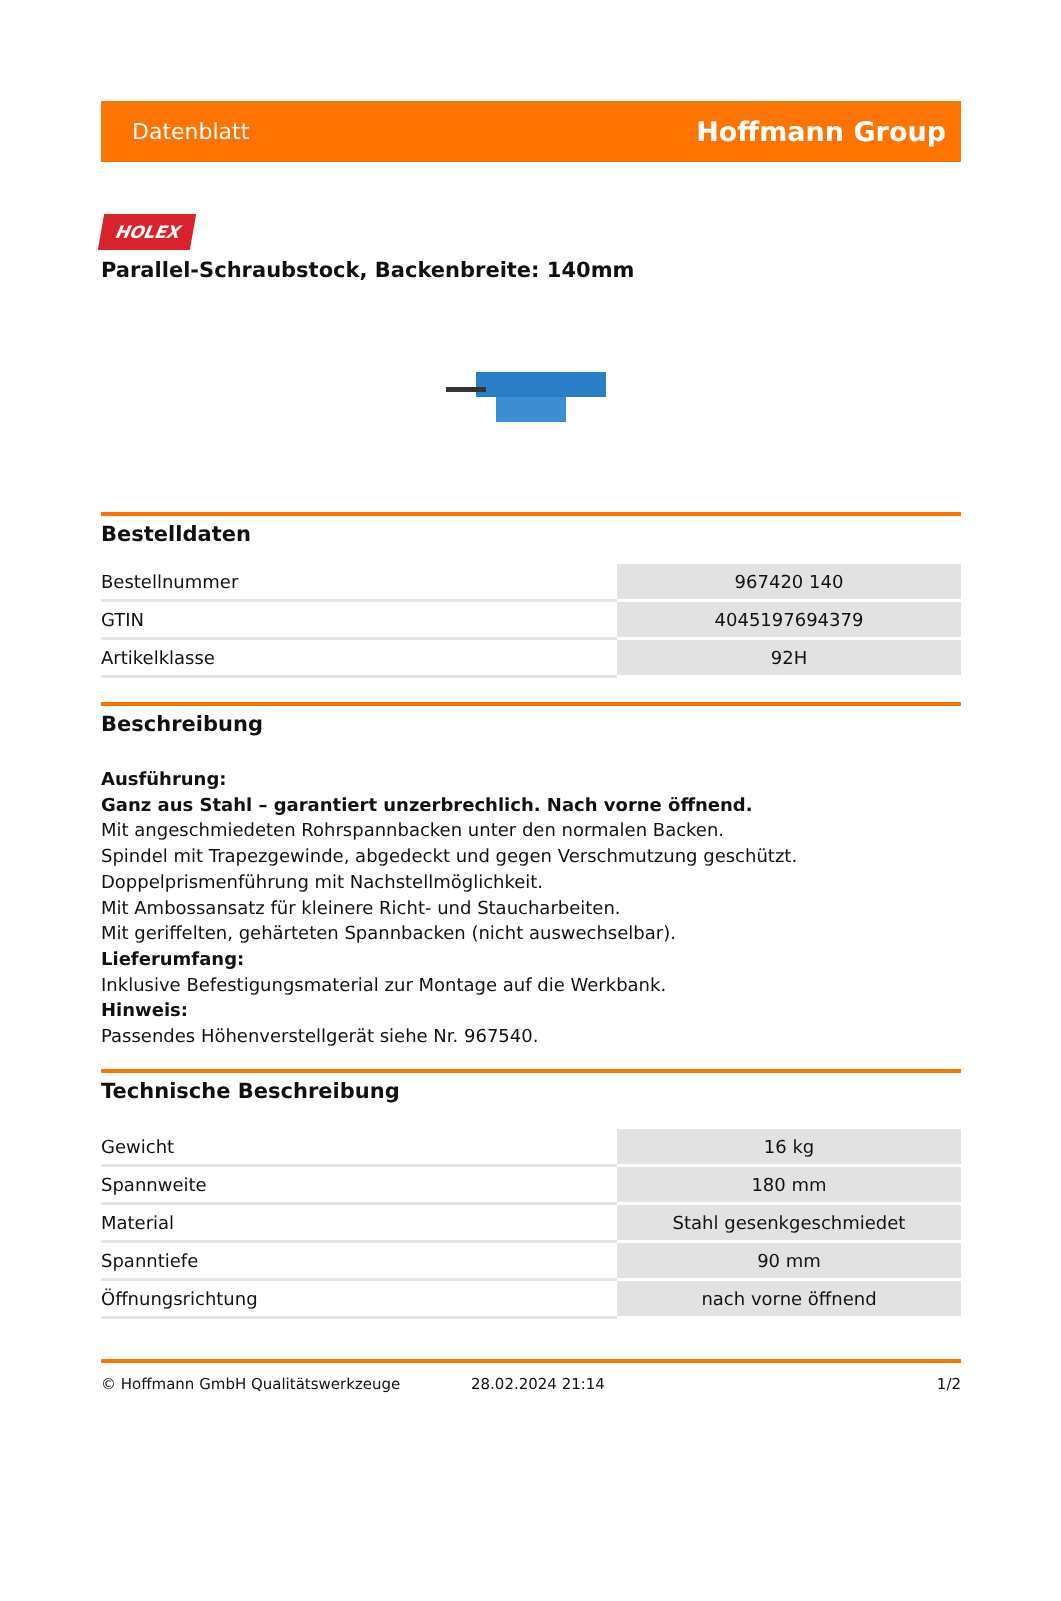Datenblatt Hoffmann Group
HOLEX
Parallel-Schraubstock, Backenbreite: 140mm
Bestelldaten
| Bestellnummer | 967420 140 |
| GTIN | 4045197694379 |
| Artikelklasse | 92H |
Beschreibung
Ausführung:
Ganz aus Stahl – garantiert unzerbrechlich. Nach vorne öffnend.
Mit angeschmiedeten Rohrspannbacken unter den normalen Backen.
Spindel mit Trapezgewinde, abgedeckt und gegen Verschmutzung geschützt.
Doppelprismenführung mit Nachstellmöglichkeit.
Mit Ambossansatz für kleinere Richt- und Staucharbeiten.
Mit geriffelten, gehärteten Spannbacken (nicht auswechselbar).
Lieferumfang:
Inklusive Befestigungsmaterial zur Montage auf die Werkbank.
Hinweis:
Passendes Höhenverstellgerät siehe Nr. 967540.
Technische Beschreibung
| Gewicht | 16 kg |
| Spannweite | 180 mm |
| Material | Stahl gesenkgeschmiedet |
| Spanntiefe | 90 mm |
| Öffnungsrichtung | nach vorne öffnend |
© Hoffmann GmbH Qualitätswerkzeuge 28.02.2024 21:14 1/2